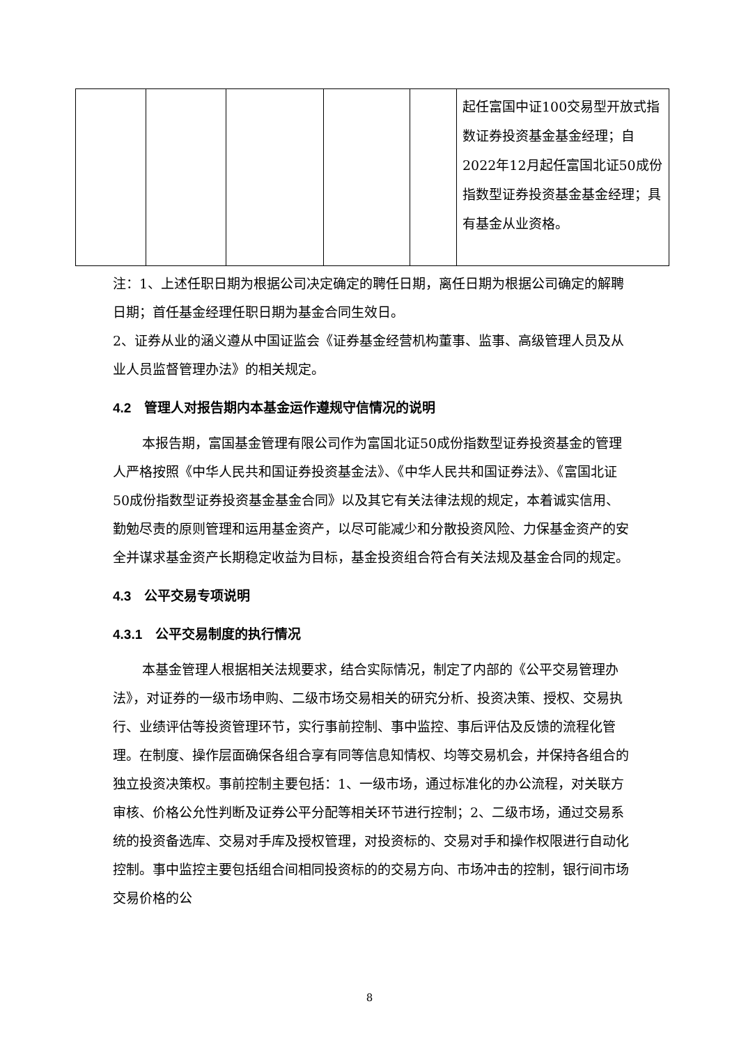| | | | | | 起任富国中证100交易型开放式指数证券投资基金基金经理；自2022年12月起任富国北证50成份指数型证券投资基金基金经理；具有基金从业资格。 |
注：1、上述任职日期为根据公司决定确定的聘任日期，离任日期为根据公司确定的解聘日期；首任基金经理任职日期为基金合同生效日。
2、证券从业的涵义遵从中国证监会《证券基金经营机构董事、监事、高级管理人员及从业人员监督管理办法》的相关规定。
4.2　管理人对报告期内本基金运作遵规守信情况的说明
本报告期，富国基金管理有限公司作为富国北证50成份指数型证券投资基金的管理人严格按照《中华人民共和国证券投资基金法》、《中华人民共和国证券法》、《富国北证50成份指数型证券投资基金基金合同》以及其它有关法律法规的规定，本着诚实信用、勤勉尽责的原则管理和运用基金资产，以尽可能减少和分散投资风险、力保基金资产的安全并谋求基金资产长期稳定收益为目标，基金投资组合符合有关法规及基金合同的规定。
4.3　公平交易专项说明
4.3.1　公平交易制度的执行情况
本基金管理人根据相关法规要求，结合实际情况，制定了内部的《公平交易管理办法》，对证券的一级市场申购、二级市场交易相关的研究分析、投资决策、授权、交易执行、业绩评估等投资管理环节，实行事前控制、事中监控、事后评估及反馈的流程化管理。在制度、操作层面确保各组合享有同等信息知情权、均等交易机会，并保持各组合的独立投资决策权。事前控制主要包括：1、一级市场，通过标准化的办公流程，对关联方审核、价格公允性判断及证券公平分配等相关环节进行控制；2、二级市场，通过交易系统的投资备选库、交易对手库及授权管理，对投资标的、交易对手和操作权限进行自动化控制。事中监控主要包括组合间相同投资标的的交易方向、市场冲击的控制，银行间市场交易价格的公
8